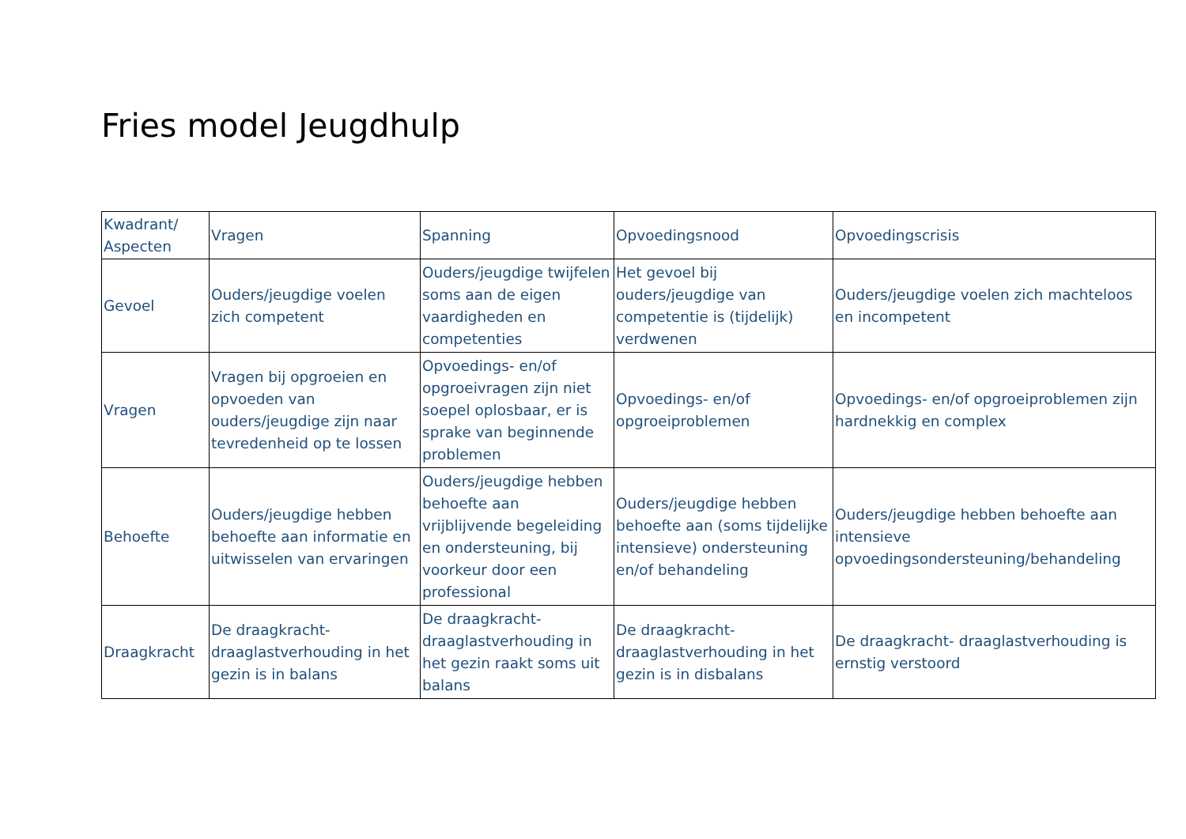Fries model Jeugdhulp
| Kwadrant/ Aspecten | Vragen | Spanning | Opvoedingsnood | Opvoedingscrisis |
| Gevoel | Ouders/jeugdige voelen zich competent | Ouders/jeugdige twijfelen soms aan de eigen vaardigheden en competenties | Het gevoel bij ouders/jeugdige van competentie is (tijdelijk) verdwenen | Ouders/jeugdige voelen zich machteloos en incompetent |
| Vragen | Vragen bij opgroeien en opvoeden van ouders/jeugdige zijn naar tevredenheid op te lossen | Opvoedings- en/of opgroeivragen zijn niet soepel oplosbaar, er is sprake van beginnende problemen | Opvoedings- en/of opgroeiproblemen | Opvoedings- en/of opgroeiproblemen zijn hardnekkig en complex |
| Behoefte | Ouders/jeugdige hebben behoefte aan informatie en uitwisselen van ervaringen | Ouders/jeugdige hebben behoefte aan vrijblijvende begeleiding en ondersteuning, bij voorkeur door een professional | Ouders/jeugdige hebben behoefte aan (soms tijdelijke intensieve) ondersteuning en/of behandeling | Ouders/jeugdige hebben behoefte aan intensieve opvoedingsondersteuning/behandeling |
| Draagkracht | De draagkracht-draaglastverhouding in het gezin is in balans | De draagkracht-draaglastverhouding in het gezin raakt soms uit balans | De draagkracht-draaglastverhouding in het gezin is in disbalans | De draagkracht- draaglastverhouding is ernstig verstoord |